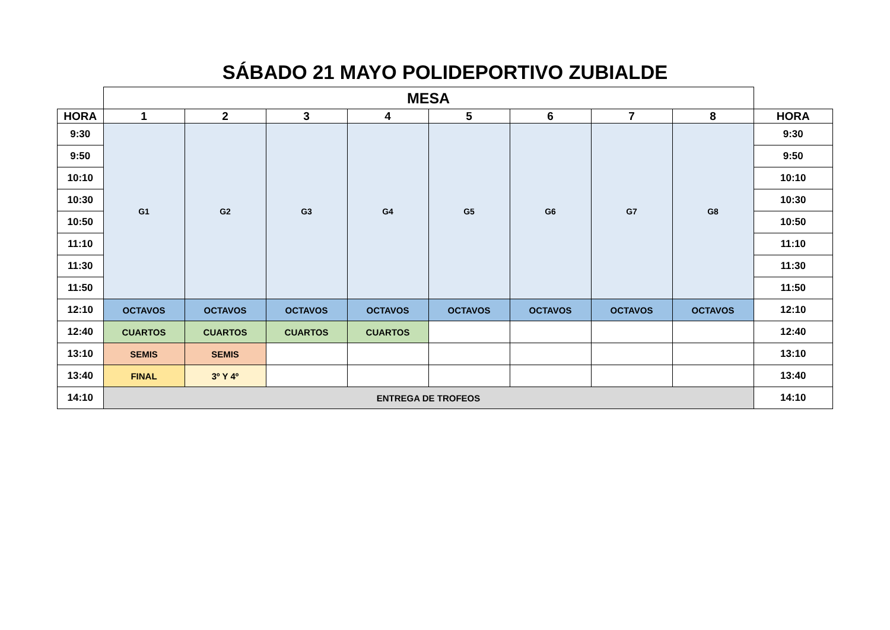SÁBADO 21 MAYO POLIDEPORTIVO ZUBIALDE
| | MESA | | | | | | | | |
| HORA | 1 | 2 | 3 | 4 | 5 | 6 | 7 | 8 | HORA |
| 9:30 | G1 | G2 | G3 | G4 | G5 | G6 | G7 | G8 | 9:30 |
| 9:50 | | | | | | | | | 9:50 |
| 10:10 | | | | | | | | | 10:10 |
| 10:30 | | | | | | | | | 10:30 |
| 10:50 | | | | | | | | | 10:50 |
| 11:10 | | | | | | | | | 11:10 |
| 11:30 | | | | | | | | | 11:30 |
| 11:50 | | | | | | | | | 11:50 |
| 12:10 | OCTAVOS | OCTAVOS | OCTAVOS | OCTAVOS | OCTAVOS | OCTAVOS | OCTAVOS | OCTAVOS | 12:10 |
| 12:40 | CUARTOS | CUARTOS | CUARTOS | CUARTOS | | | | | 12:40 |
| 13:10 | SEMIS | SEMIS | | | | | | | 13:10 |
| 13:40 | FINAL | 3º Y 4º | | | | | | | 13:40 |
| 14:10 | ENTREGA DE TROFEOS | | | | | | | | 14:10 |